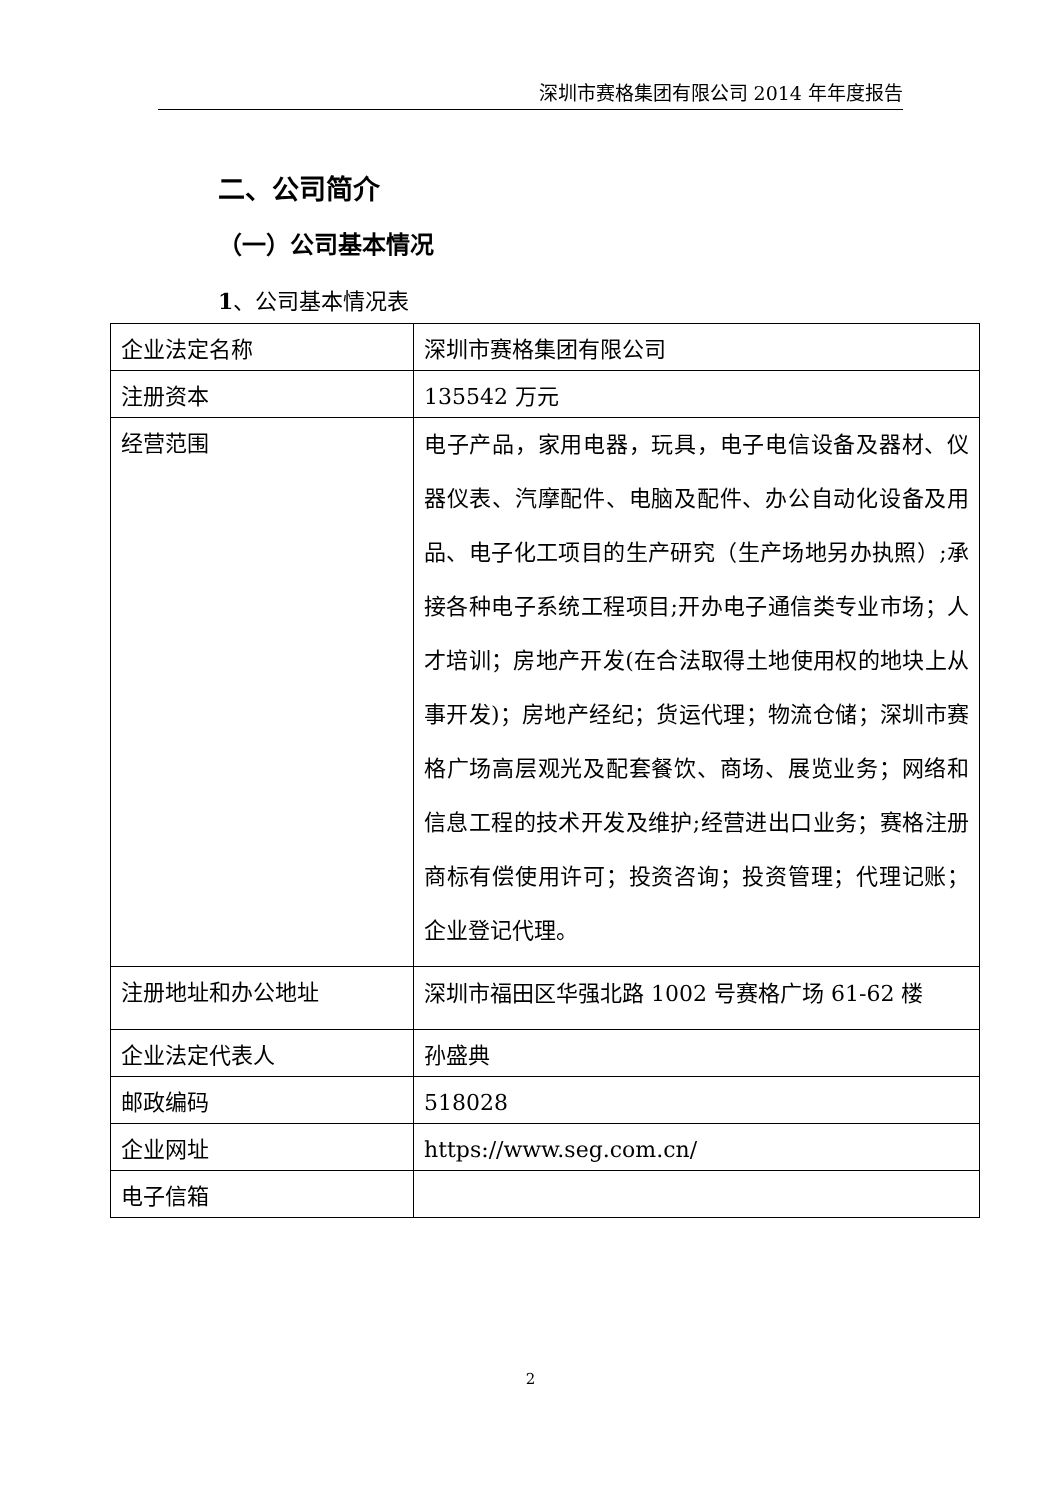深圳市赛格集团有限公司 2014 年年度报告
二、公司简介
（一）公司基本情况
1、公司基本情况表
| 企业法定名称 | 深圳市赛格集团有限公司 |
| 注册资本 | 135542 万元 |
| 经营范围 | 电子产品，家用电器，玩具，电子电信设备及器材、仪器仪表、汽摩配件、电脑及配件、办公自动化设备及用品、电子化工项目的生产研究（生产场地另办执照）;承接各种电子系统工程项目;开办电子通信类专业市场；人才培训；房地产开发(在合法取得土地使用权的地块上从事开发)；房地产经纪；货运代理；物流仓储；深圳市赛格广场高层观光及配套餐饮、商场、展览业务；网络和信息工程的技术开发及维护;经营进出口业务；赛格注册商标有偿使用许可；投资咨询；投资管理；代理记账；企业登记代理。 |
| 注册地址和办公地址 | 深圳市福田区华强北路 1002 号赛格广场 61-62 楼 |
| 企业法定代表人 | 孙盛典 |
| 邮政编码 | 518028 |
| 企业网址 | https://www.seg.com.cn/ |
| 电子信箱 | |
2